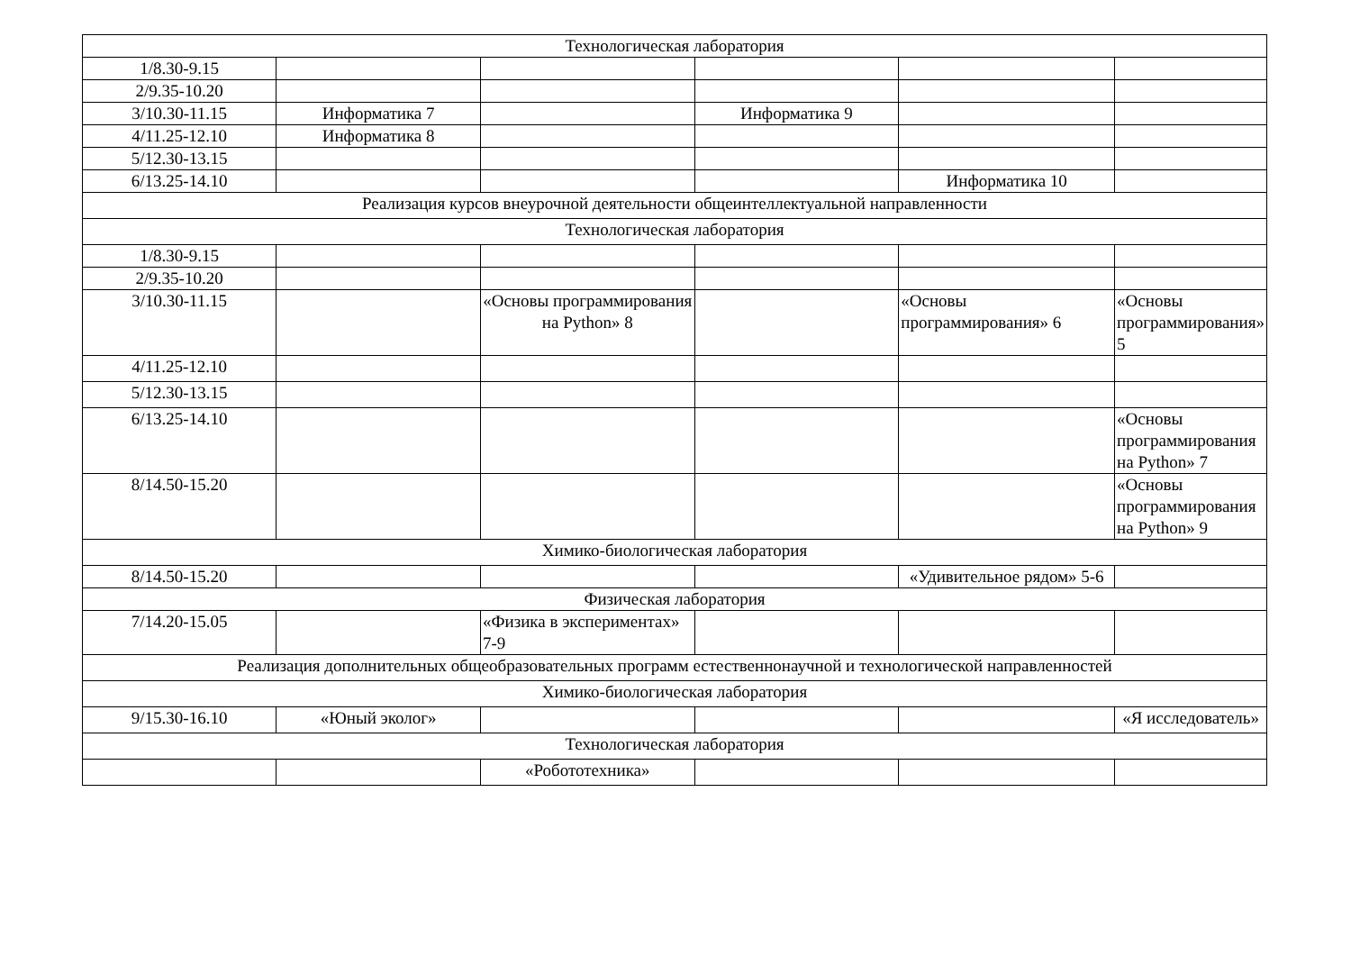| Технологическая лаборатория | | | | | |
| 1/8.30-9.15 | | | | | |
| 2/9.35-10.20 | | | | | |
| 3/10.30-11.15 | Информатика 7 | | Информатика 9 | | |
| 4/11.25-12.10 | Информатика 8 | | | | |
| 5/12.30-13.15 | | | | | |
| 6/13.25-14.10 | | | | Информатика 10 | |
| Реализация курсов внеурочной деятельности общеинтеллектуальной направленности | | | | | |
| Технологическая лаборатория | | | | | |
| 1/8.30-9.15 | | | | | |
| 2/9.35-10.20 | | | | | |
| 3/10.30-11.15 | | «Основы программирования на Python» 8 | | «Основы программирования» 6 | «Основы программирования» 5 |
| 4/11.25-12.10 | | | | | |
| 5/12.30-13.15 | | | | | |
| 6/13.25-14.10 | | | | | «Основы программирования на Python» 7 |
| 8/14.50-15.20 | | | | | «Основы программирования на Python» 9 |
| Химико-биологическая лаборатория | | | | | |
| 8/14.50-15.20 | | | | «Удивительное рядом» 5-6 | |
| Физическая лаборатория | | | | | |
| 7/14.20-15.05 | | «Физика в экспериментах» 7-9 | | | |
| Реализация дополнительных общеобразовательных программ естественнонаучной и технологической направленностей | | | | | |
| Химико-биологическая лаборатория | | | | | |
| 9/15.30-16.10 | «Юный эколог» | | | | «Я исследователь» |
| Технологическая лаборатория | | | | | |
| | | «Робототехника» | | | |